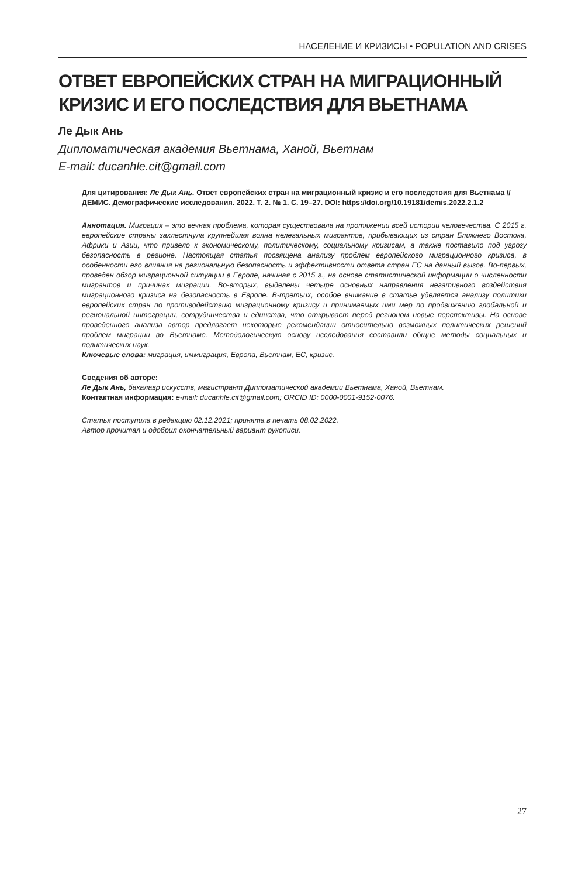НАСЕЛЕНИЕ И КРИЗИСЫ • POPULATION AND CRISES
ОТВЕТ ЕВРОПЕЙСКИХ СТРАН НА МИГРАЦИОННЫЙ КРИЗИС И ЕГО ПОСЛЕДСТВИЯ ДЛЯ ВЬЕТНАМА
Ле Дык Ань
Дипломатическая академия Вьетнама, Ханой, Вьетнам
E-mail: ducanhle.cit@gmail.com
Для цитирования: Ле Дык Ань. Ответ европейских стран на миграционный кризис и его последствия для Вьетнама // ДЕМИС. Демографические исследования. 2022. Т. 2. № 1. С. 19–27. DOI: https://doi.org/10.19181/demis.2022.2.1.2
Аннотация. Миграция – это вечная проблема, которая существовала на протяжении всей истории человечества. С 2015 г. европейские страны захлестнула крупнейшая волна нелегальных мигрантов, прибывающих из стран Ближнего Востока, Африки и Азии, что привело к экономическому, политическому, социальному кризисам, а также поставило под угрозу безопасность в регионе. Настоящая статья посвящена анализу проблем европейского миграционного кризиса, в особенности его влияния на региональную безопасность и эффективности ответа стран ЕС на данный вызов. Во-первых, проведен обзор миграционной ситуации в Европе, начиная с 2015 г., на основе статистической информации о численности мигрантов и причинах миграции. Во-вторых, выделены четыре основных направления негативного воздействия миграционного кризиса на безопасность в Европе. В-третьих, особое внимание в статье уделяется анализу политики европейских стран по противодействию миграционному кризису и принимаемых ими мер по продвижению глобальной и региональной интеграции, сотрудничества и единства, что открывает перед регионом новые перспективы. На основе проведенного анализа автор предлагает некоторые рекомендации относительно возможных политических решений проблем миграции во Вьетнаме. Методологическую основу исследования составили общие методы социальных и политических наук.
Ключевые слова: миграция, иммиграция, Европа, Вьетнам, ЕС, кризис.
Сведения об авторе:
Ле Дык Ань, бакалавр искусств, магистрант Дипломатической академии Вьетнама, Ханой, Вьетнам.
Контактная информация: e-mail: ducanhle.cit@gmail.com; ORCID ID: 0000-0001-9152-0076.
Статья поступила в редакцию 02.12.2021; принята в печать 08.02.2022.
Автор прочитал и одобрил окончательный вариант рукописи.
27